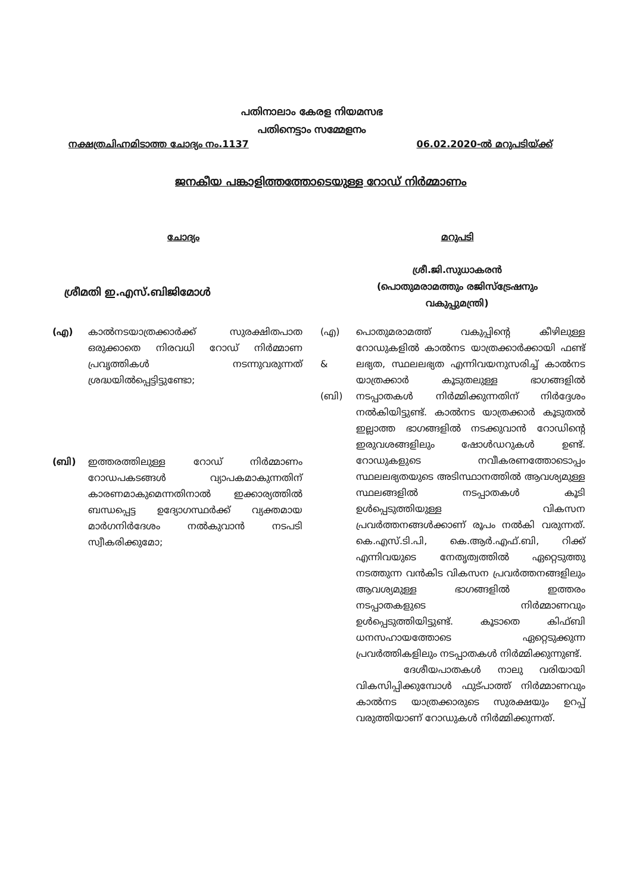പതിനാലാം കേരള നിയമസഭ
പതിനെട്ടാം സമ്മേളനം
നക്ഷത്രചിഹ്നമിടാത്ത ചോദ്യം നം.1137 06.02.2020-ൽ മറുപടിയ്ക്ക്
ജനകീയ പങ്കാളിത്തത്തോടെയുള്ള റോഡ് നിർമ്മാണം
ചോദ്യം
ശ്രീമതി ഇ.എസ്.ബിജിമോൾ
(എ) കാൽനടയാത്രക്കാർക്ക് സുരക്ഷിതപാത ഒരുക്കാതെ നിരവധി റോഡ് നിർമ്മാണ പ്രവൃത്തികൾ നടന്നുവരുന്നത് ശ്രദ്ധയിൽപ്പെട്ടിട്ടുണ്ടോ;
(ബി) ഇത്തരത്തിലുള്ള റോഡ് നിർമ്മാണം റോഡപകടങ്ങൾ വ്യാപകമാകുന്നതിന് കാരണമാകുമെന്നതിനാൽ ഇക്കാര്യത്തിൽ ബന്ധപ്പെട്ട ഉദ്യോഗസ്ഥർക്ക് വ്യക്തമായ മാർഗനിർദേശം നൽകുവാൻ നടപടി സ്വീകരിക്കുമോ;
മറുപടി
ശ്രീ.ജി.സുധാകരൻ
(പൊതുമരാമത്തും രജിസ്ട്രേഷനും
വകുപ്പുമന്ത്രി)
(എ)
&
(ബി)
പൊതുമരാമത്ത് വകുപ്പിന്റെ കീഴിലുള്ള റോഡുകളിൽ കാൽനട യാത്രക്കാർക്കായി ഫണ്ട് ലഭ്യത, സ്ഥലലഭ്യത എന്നിവയനുസരിച്ച് കാൽനട യാത്രക്കാർ കൂടുതലുള്ള ഭാഗങ്ങളിൽ നടപ്പാതകൾ നിർമ്മിക്കുന്നതിന് നിർദ്ദേശം നൽകിയിട്ടുണ്ട്. കാൽനട യാത്രക്കാർ കൂടുതൽ ഇല്ലാത്ത ഭാഗങ്ങളിൽ നടക്കുവാൻ റോഡിന്റെ ഇരുവശങ്ങളിലും ഷോൾഡറുകൾ ഉണ്ട്. റോഡുകളുടെ നവീകരണത്തോടൊപ്പം സ്ഥലലഭ്യതയുടെ അടിസ്ഥാനത്തിൽ ആവശ്യമുള്ള സ്ഥലങ്ങളിൽ നടപ്പാതകൾ കൂടി ഉൾപ്പെടുത്തിയുള്ള വികസന പ്രവർത്തനങ്ങൾക്കാണ് രൂപം നൽകി വരുന്നത്. കെ.എസ്.ടി.പി, കെ.ആർ.എഫ്.ബി, റിക്ക് എന്നിവയുടെ നേതൃത്വത്തിൽ ഏറ്റെടുത്തു നടത്തുന്ന വൻകിട വികസന പ്രവർത്തനങ്ങളിലും ആവശ്യമുള്ള ഭാഗങ്ങളിൽ ഇത്തരം നടപ്പാതകളുടെ നിർമ്മാണവും ഉൾപ്പെടുത്തിയിട്ടുണ്ട്. കൂടാതെ കിഫ്ബി ധനസഹായത്തോടെ ഏറ്റെടുക്കുന്ന പ്രവർത്തികളിലും നടപ്പാതകൾ നിർമ്മിക്കുന്നുണ്ട്.
ദേശീയപാതകൾ നാലു വരിയായി വികസിപ്പിക്കുമ്പോൾ ഫുട്പാത്ത് നിർമ്മാണവും കാൽനട യാത്രക്കാരുടെ സുരക്ഷയും ഉറപ്പ് വരുത്തിയാണ് റോഡുകൾ നിർമ്മിക്കുന്നത്.